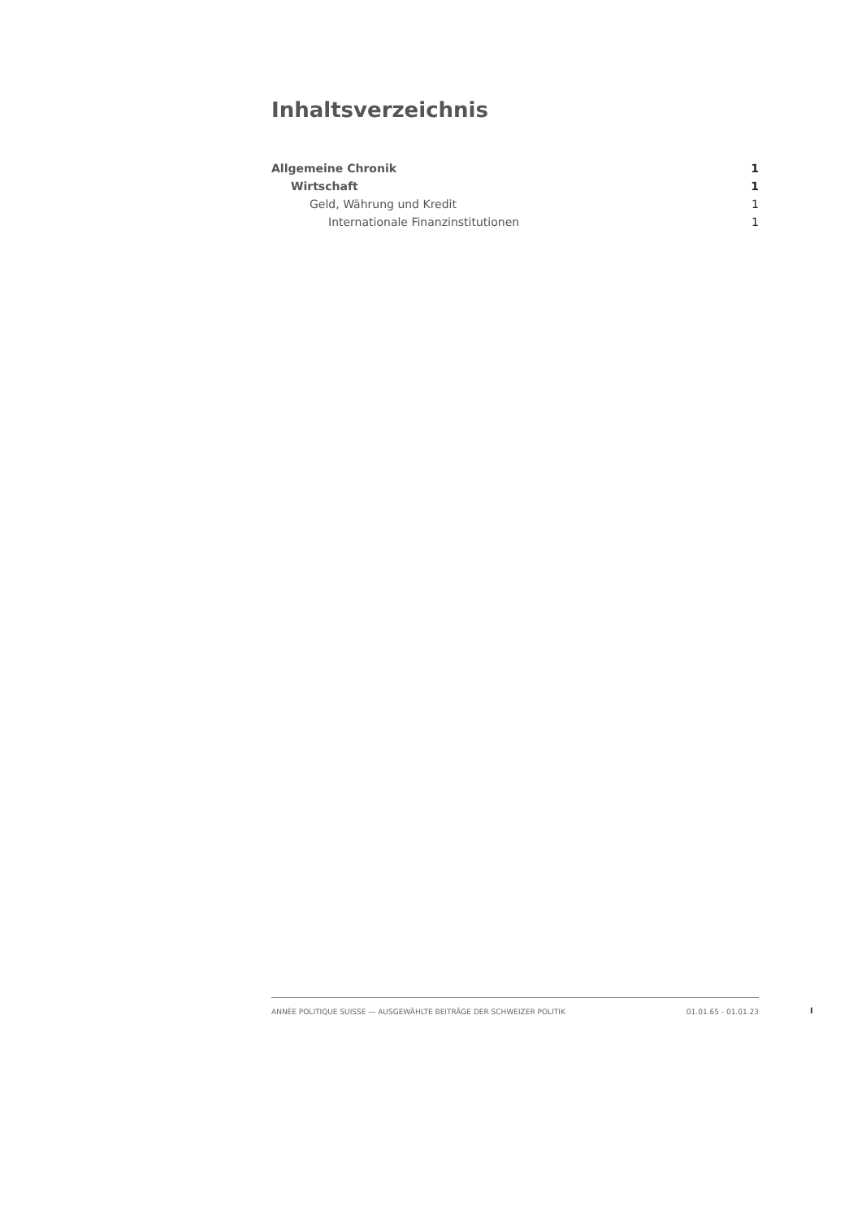Inhaltsverzeichnis
Allgemeine Chronik 1
Wirtschaft 1
Geld, Währung und Kredit 1
Internationale Finanzinstitutionen 1
ANNÉE POLITIQUE SUISSE — AUSGEWÄHLTE BEITRÄGE DER SCHWEIZER POLITIK 01.01.65 - 01.01.23
I